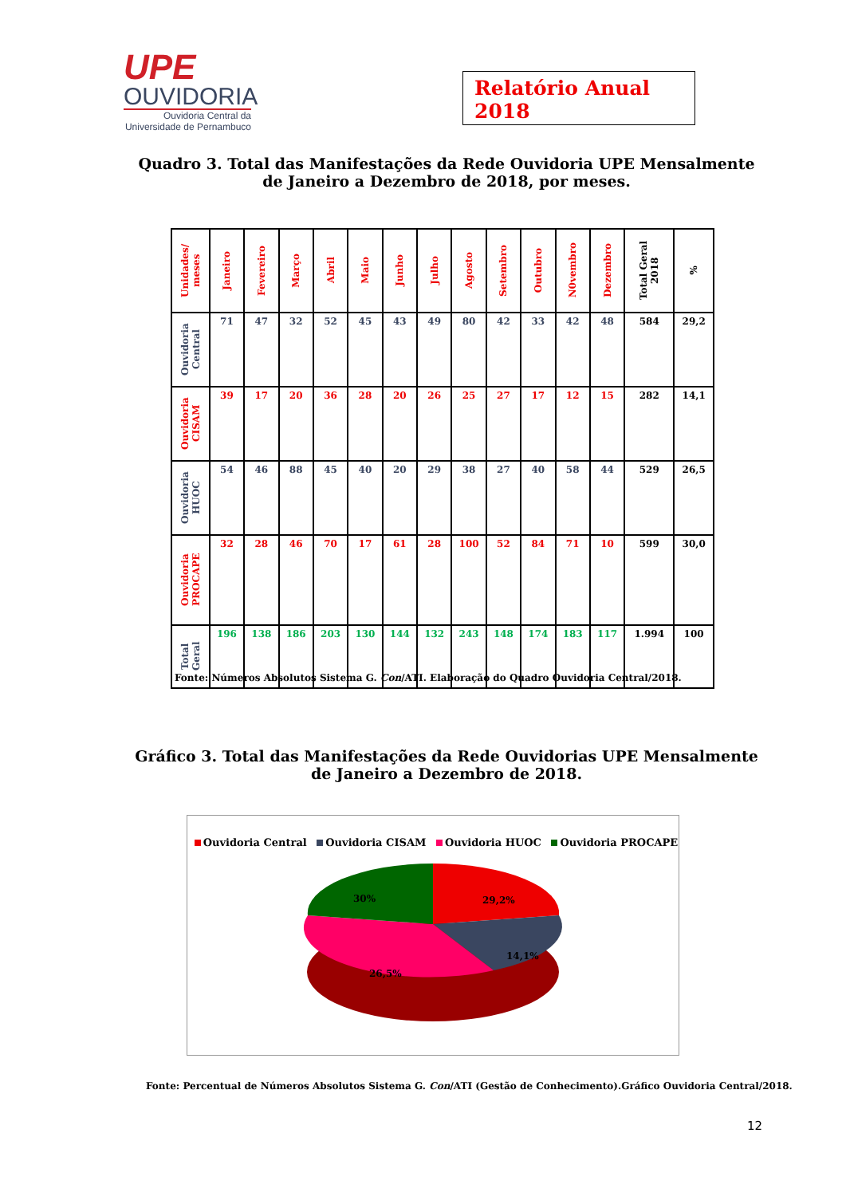UPE
OUVIDORIA
Ouvidoria Central da Universidade de Pernambuco
Relatório Anual 2018
Quadro 3. Total das Manifestações da Rede Ouvidoria UPE Mensalmente de Janeiro a Dezembro de 2018, por meses.
| Unidades/ meses | Janeiro | Fevereiro | Março | Abril | Maio | Junho | Julho | Agosto | Setembro | Outubro | N0vembro | Dezembro | Total Geral 2018 | % |
| --- | --- | --- | --- | --- | --- | --- | --- | --- | --- | --- | --- | --- | --- | --- |
| Ouvidoria Central | 71 | 47 | 32 | 52 | 45 | 43 | 49 | 80 | 42 | 33 | 42 | 48 | 584 | 29,2 |
| Ouvidoria CISAM | 39 | 17 | 20 | 36 | 28 | 20 | 26 | 25 | 27 | 17 | 12 | 15 | 282 | 14,1 |
| Ouvidoria HUOC | 54 | 46 | 88 | 45 | 40 | 20 | 29 | 38 | 27 | 40 | 58 | 44 | 529 | 26,5 |
| Ouvidoria PROCAPE | 32 | 28 | 46 | 70 | 17 | 61 | 28 | 100 | 52 | 84 | 71 | 10 | 599 | 30,0 |
| Total Geral | 196 | 138 | 186 | 203 | 130 | 144 | 132 | 243 | 148 | 174 | 183 | 117 | 1.994 | 100 |
Fonte: Números Absolutos Sistema G. Con/ATI. Elaboração do Quadro Ouvidoria Central/2018.
Gráfico 3. Total das Manifestações da Rede Ouvidorias UPE Mensalmente de Janeiro a Dezembro de 2018.
Ouvidoria Central Ouvidoria CISAM Ouvidoria HUOC Ouvidoria PROCAPE
29,2%
14,1%
26,5%
30%
Fonte: Percentual de Números Absolutos Sistema G. Con/ATI (Gestão de Conhecimento).Gráfico Ouvidoria Central/2018.
12